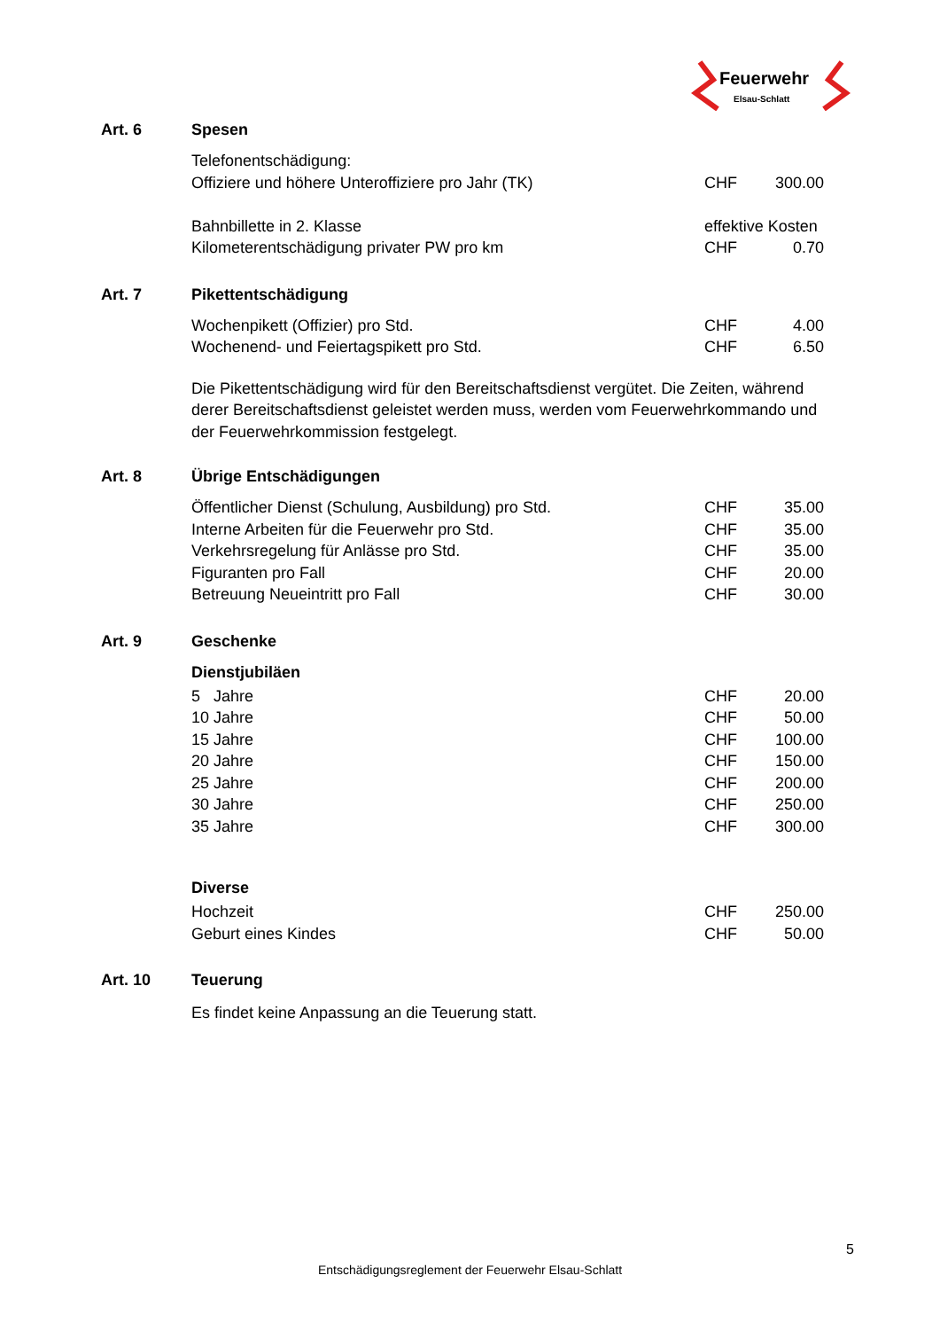Feuerwehr
Elsau-Schlatt
Art. 6 Spesen
| Telefonentschädigung: | | |
| Offiziere und höhere Unteroffiziere pro Jahr (TK) | CHF | 300.00 |
| Bahnbillette in 2. Klasse | effektive Kosten | |
| Kilometerentschädigung privater PW pro km | CHF | 0.70 |
Art. 7 Pikettentschädigung
| Wochenpikett (Offizier) pro Std. | CHF | 4.00 |
| Wochenend- und Feiertagspikett pro Std. | CHF | 6.50 |
Die Pikettentschädigung wird für den Bereitschaftsdienst vergütet. Die Zeiten, während derer Bereitschaftsdienst geleistet werden muss, werden vom Feuerwehrkommando und der Feuerwehrkommission festgelegt.
Art. 8 Übrige Entschädigungen
| Öffentlicher Dienst (Schulung, Ausbildung) pro Std. | CHF | 35.00 |
| Interne Arbeiten für die Feuerwehr pro Std. | CHF | 35.00 |
| Verkehrsregelung für Anlässe pro Std. | CHF | 35.00 |
| Figuranten pro Fall | CHF | 20.00 |
| Betreuung Neueintritt pro Fall | CHF | 30.00 |
Art. 9 Geschenke
Dienstjubiläen
| 5 Jahre | CHF | 20.00 |
| 10 Jahre | CHF | 50.00 |
| 15 Jahre | CHF | 100.00 |
| 20 Jahre | CHF | 150.00 |
| 25 Jahre | CHF | 200.00 |
| 30 Jahre | CHF | 250.00 |
| 35 Jahre | CHF | 300.00 |
Diverse
| Hochzeit | CHF | 250.00 |
| Geburt eines Kindes | CHF | 50.00 |
Art. 10 Teuerung
Es findet keine Anpassung an die Teuerung statt.
5
Entschädigungsreglement der Feuerwehr Elsau-Schlatt